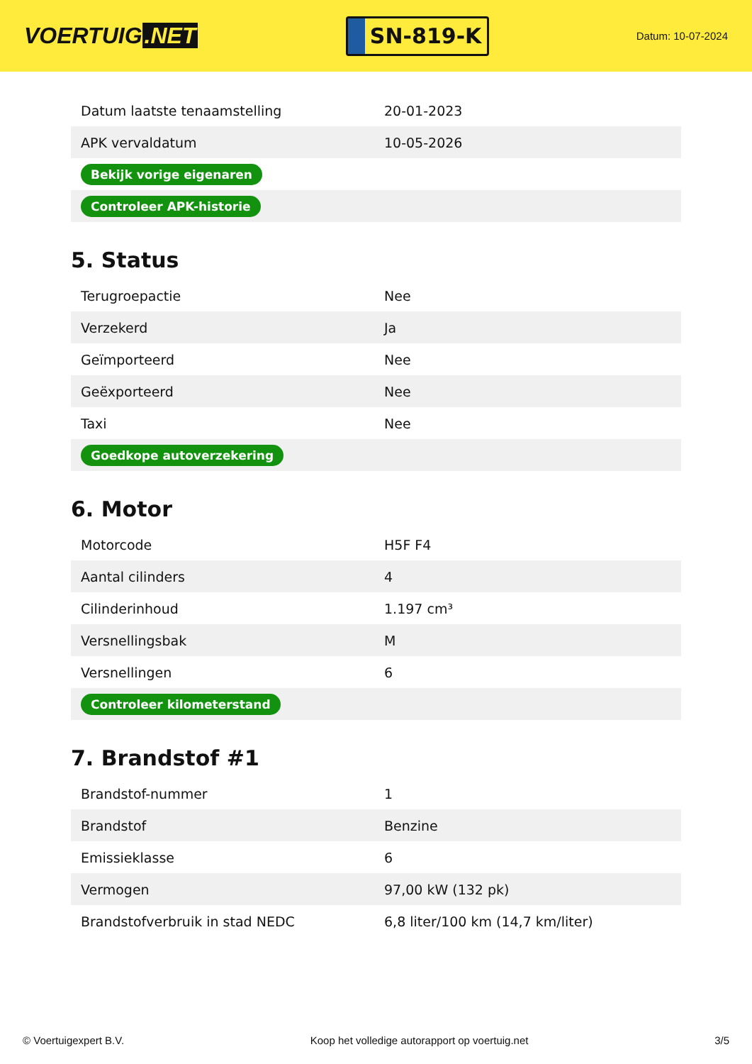VOERTUIG.NET
SN-819-K
Datum: 10-07-2024
| Datum laatste tenaamstelling | 20-01-2023 |
| APK vervaldatum | 10-05-2026 |
| Bekijk vorige eigenaren | |
| Controleer APK-historie | |
5. Status
| Terugroepactie | Nee |
| Verzekerd | Ja |
| Geïmporteerd | Nee |
| Geëxporteerd | Nee |
| Taxi | Nee |
| Goedkope autoverzekering | |
6. Motor
| Motorcode | H5F F4 |
| Aantal cilinders | 4 |
| Cilinderinhoud | 1.197 cm³ |
| Versnellingsbak | M |
| Versnellingen | 6 |
| Controleer kilometerstand | |
7. Brandstof #1
| Brandstof-nummer | 1 |
| Brandstof | Benzine |
| Emissieklasse | 6 |
| Vermogen | 97,00 kW (132 pk) |
| Brandstofverbruik in stad NEDC | 6,8 liter/100 km (14,7 km/liter) |
© Voertuigexpert B.V. Koop het volledige autorapport op voertuig.net 3/5